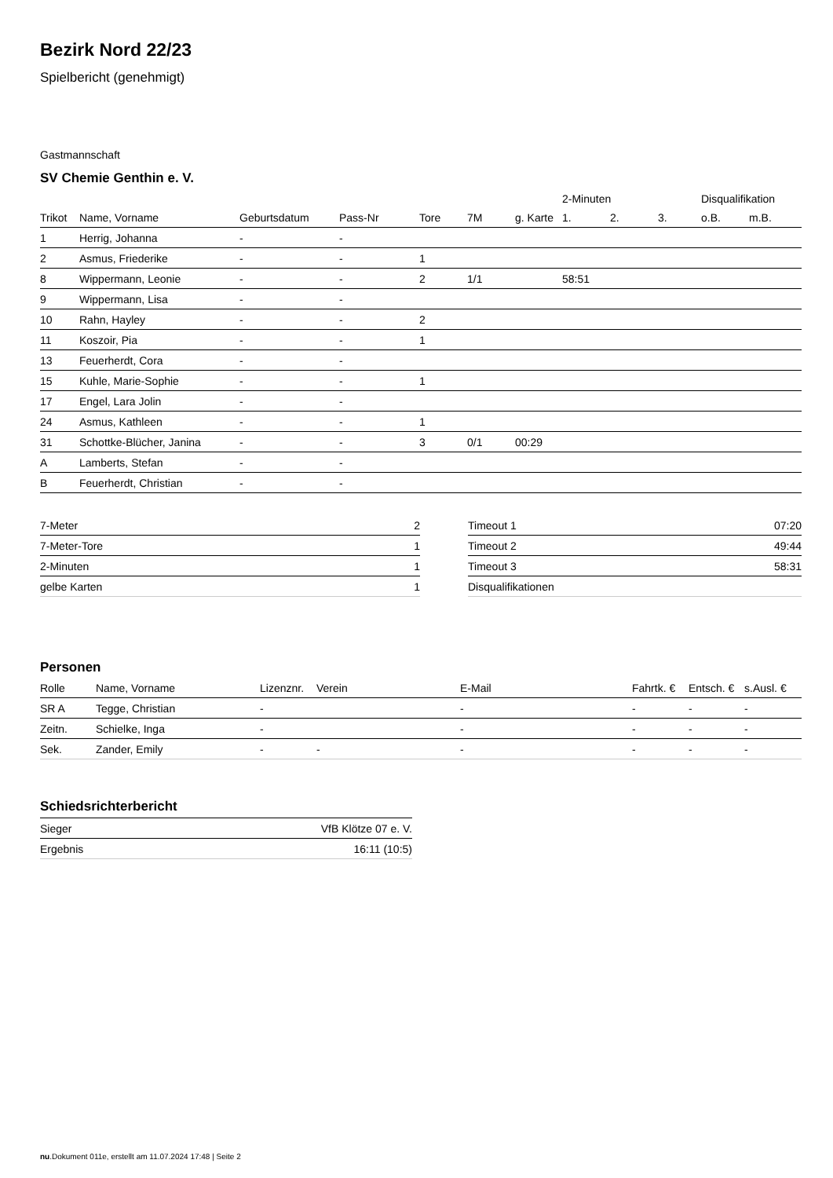Bezirk Nord 22/23
Spielbericht (genehmigt)
Gastmannschaft
SV Chemie Genthin e. V.
| | | | | | | | 2-Minuten | | | Disqualifikation | |
| --- | --- | --- | --- | --- | --- | --- | --- | --- | --- | --- | --- |
| Trikot | Name, Vorname | Geburtsdatum | Pass-Nr | Tore | 7M | g. Karte | 1. | 2. | 3. | o.B. | m.B. |
| 1 | Herrig, Johanna | - | - | | | | | | | | |
| 2 | Asmus, Friederike | - | - | 1 | | | | | | | |
| 8 | Wippermann, Leonie | - | - | 2 | 1/1 | | 58:51 | | | | |
| 9 | Wippermann, Lisa | - | - | | | | | | | | |
| 10 | Rahn, Hayley | - | - | 2 | | | | | | | |
| 11 | Koszoir, Pia | - | - | 1 | | | | | | | |
| 13 | Feuerherdt, Cora | - | - | | | | | | | | |
| 15 | Kuhle, Marie-Sophie | - | - | 1 | | | | | | | |
| 17 | Engel, Lara Jolin | - | - | | | | | | | | |
| 24 | Asmus, Kathleen | - | - | 1 | | | | | | | |
| 31 | Schottke-Blücher, Janina | - | - | 3 | 0/1 | 00:29 | | | | | |
| A | Lamberts, Stefan | - | - | | | | | | | | |
| B | Feuerherdt, Christian | - | - | | | | | | | | |
| 7-Meter | 2 |
| 7-Meter-Tore | 1 |
| 2-Minuten | 1 |
| gelbe Karten | 1 |
| Timeout 1 | 07:20 |
| Timeout 2 | 49:44 |
| Timeout 3 | 58:31 |
| Disqualifikationen | |
Personen
| Rolle | Name, Vorname | Lizenznr. | Verein | E-Mail | Fahrtk. € | Entsch. € | s.Ausl. € |
| --- | --- | --- | --- | --- | --- | --- | --- |
| SR A | Tegge, Christian | - | | - | - | - | - |
| Zeitn. | Schielke, Inga | - | | - | - | - | - |
| Sek. | Zander, Emily | - | - | - | - | - | - |
Schiedsrichterbericht
| Sieger | VfB Klötze 07 e. V. |
| Ergebnis | 16:11 (10:5) |
nu.Dokument 011e, erstellt am 11.07.2024 17:48 | Seite 2